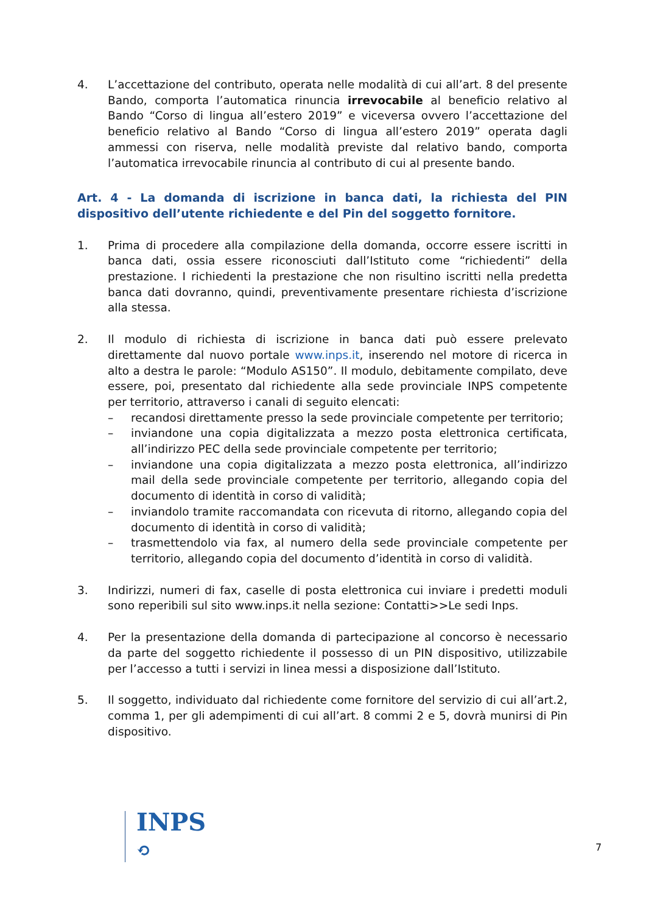4. L’accettazione del contributo, operata nelle modalità di cui all’art. 8 del presente Bando, comporta l’automatica rinuncia irrevocabile al beneficio relativo al Bando “Corso di lingua all’estero 2019” e viceversa ovvero l’accettazione del beneficio relativo al Bando “Corso di lingua all’estero 2019” operata dagli ammessi con riserva, nelle modalità previste dal relativo bando, comporta l’automatica irrevocabile rinuncia al contributo di cui al presente bando.
Art. 4 - La domanda di iscrizione in banca dati, la richiesta del PIN dispositivo dell’utente richiedente e del Pin del soggetto fornitore.
1. Prima di procedere alla compilazione della domanda, occorre essere iscritti in banca dati, ossia essere riconosciuti dall’Istituto come “richiedenti” della prestazione. I richiedenti la prestazione che non risultino iscritti nella predetta banca dati dovranno, quindi, preventivamente presentare richiesta d’iscrizione alla stessa.
2. Il modulo di richiesta di iscrizione in banca dati può essere prelevato direttamente dal nuovo portale www.inps.it, inserendo nel motore di ricerca in alto a destra le parole: “Modulo AS150”. Il modulo, debitamente compilato, deve essere, poi, presentato dal richiedente alla sede provinciale INPS competente per territorio, attraverso i canali di seguito elencati:
– recandosi direttamente presso la sede provinciale competente per territorio;
– inviandone una copia digitalizzata a mezzo posta elettronica certificata, all’indirizzo PEC della sede provinciale competente per territorio;
– inviandone una copia digitalizzata a mezzo posta elettronica, all’indirizzo mail della sede provinciale competente per territorio, allegando copia del documento di identità in corso di validità;
– inviandolo tramite raccomandata con ricevuta di ritorno, allegando copia del documento di identità in corso di validità;
– trasmettendolo via fax, al numero della sede provinciale competente per territorio, allegando copia del documento d’identità in corso di validità.
3. Indirizzi, numeri di fax, caselle di posta elettronica cui inviare i predetti moduli sono reperibili sul sito www.inps.it nella sezione: Contatti>>Le sedi Inps.
4. Per la presentazione della domanda di partecipazione al concorso è necessario da parte del soggetto richiedente il possesso di un PIN dispositivo, utilizzabile per l’accesso a tutti i servizi in linea messi a disposizione dall’Istituto.
5. Il soggetto, individuato dal richiedente come fornitore del servizio di cui all’art.2, comma 1, per gli adempimenti di cui all’art. 8 commi 2 e 5, dovrà munirsi di Pin dispositivo.
INPS
⟲
7